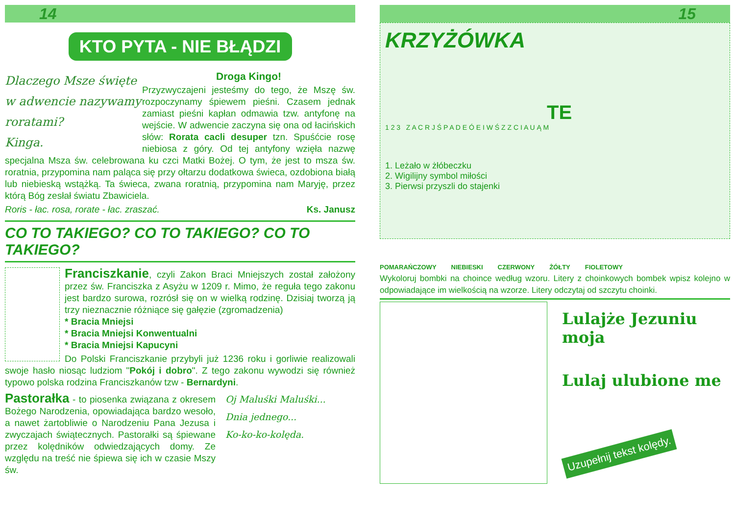14
KTO PYTA - NIE BŁĄDZI
Dlaczego Msze święte w adwencie nazywamy roratami?
Kinga.
Droga Kingo!
Przyzwyczajeni jesteśmy do tego, że Mszę św. rozpoczynamy śpiewem pieśni. Czasem jednak zamiast pieśni kapłan odmawia tzw. antyfonę na wejście. W adwencie zaczyna się ona od łacińskich słów: Rorata cacli desuper tzn. Spuśćcie rosę niebiosa z góry. Od tej antyfony wzięła nazwę specjalna Msza św. celebrowana ku czci Matki Bożej. O tym, że jest to msza św. roratnia, przypomina nam paląca się przy ołtarzu dodatkowa świeca, ozdobiona białą lub niebieską wstążką. Ta świeca, zwana roratnią, przypomina nam Maryję, przez którą Bóg zesłał światu Zbawiciela.
Roris - łac. rosa, rorate - łac. zraszać. Ks. Janusz
CO TO TAKIEGO? CO TO TAKIEGO? CO TO TAKIEGO?
Franciszkanie, czyli Zakon Braci Mniejszych został założony przez św. Franciszka z Asyżu w 1209 r. Mimo, że reguła tego zakonu jest bardzo surowa, rozrósł się on w wielką rodzinę. Dzisiaj tworzą ją trzy nieznacznie różniące się gałęzie (zgromadzenia)
* Bracia Mniejsi
* Bracia Mniejsi Konwentualni
* Bracia Mniejsi Kapucyni
Do Polski Franciszkanie przybyli już 1236 roku i gorliwie realizowali swoje hasło niosąc ludziom "Pokój i dobro". Z tego zakonu wywodzi się również typowo polska rodzina Franciszkanów tzw - Bernardyni.
Pastorałka - to piosenka związana z okresem Bożego Narodzenia, opowiadająca bardzo wesoło, a nawet żartobliwie o Narodzeniu Pana Jezusa i zwyczajach świątecznych. Pastorałki są śpiewane przez kolędników odwiedzających domy. Ze względu na treść nie śpiewa się ich w czasie Mszy św.
Oj Maluśki Maluśki...
Dnia jednego...
Ko-ko-ko-kolęda.
15
KRZYŻÓWKA
TE
1 2 3 Z A C R J Ś P A D E Ó E I W Ś Z Z C I A U Ą M
1. Leżało w żłóbeczku
2. Wigilijny symbol miłości
3. Pierwsi przyszli do stajenki
POMARAŃCZOWY NIEBIESKI CZERWONY ŻÓŁTY FIOLETOWY
Wykoloruj bombki na choince według wzoru. Litery z choinkowych bombek wpisz kolejno w odpowiadające im wielkością na wzorze. Litery odczytaj od szczytu choinki.
Lulajże Jezuniu moja
Lulaj ulubione me
Uzupełnij tekst kolędy.